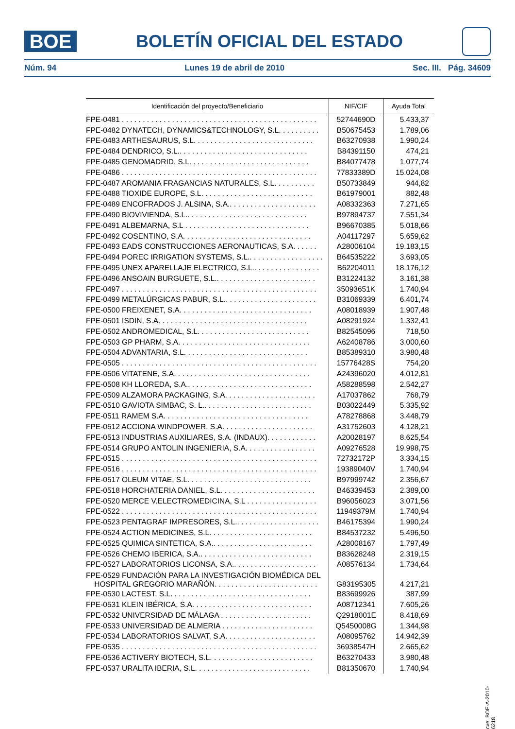BOE
BOLETÍN OFICIAL DEL ESTADO
Núm. 94 Lunes 19 de abril de 2010 Sec. III. Pág. 34609
| Identificación del proyecto/Beneficiario | NIF/CIF | Ayuda Total |
| --- | --- | --- |
| FPE-0481 . . . . . . . . . . . . . . . . . . . . . . . . . . . . . . . . . . . . . . . . . . . . . . . | 52744690D | 5.433,37 |
| FPE-0482 DYNATECH, DYNAMICS&TECHNOLOGY, S.L. . . . . . . . . . | B50675453 | 1.789,06 |
| FPE-0483 ARTHESAURUS, S.L. . . . . . . . . . . . . . . . . . . . . . . . . . . . . | B63270938 | 1.990,24 |
| FPE-0484 DENDRICO, S.L.. . . . . . . . . . . . . . . . . . . . . . . . . . . . . . . | B84391150 | 474,21 |
| FPE-0485 GENOMADRID, S.L. . . . . . . . . . . . . . . . . . . . . . . . . . . . . | B84077478 | 1.077,74 |
| FPE-0486 . . . . . . . . . . . . . . . . . . . . . . . . . . . . . . . . . . . . . . . . . . . . . . . | 77833389D | 15.024,08 |
| FPE-0487 AROMANIA FRAGANCIAS NATURALES, S.L. . . . . . . . . . | B50733849 | 944,82 |
| FPE-0488 TIOXIDE EUROPE, S.L. . . . . . . . . . . . . . . . . . . . . . . . . . . | B61979001 | 882,48 |
| FPE-0489 ENCOFRADOS J. ALSINA, S.A.. . . . . . . . . . . . . . . . . . . . . | A08332363 | 7.271,65 |
| FPE-0490 BIOVIVIENDA, S.L.. . . . . . . . . . . . . . . . . . . . . . . . . . . . . | B97894737 | 7.551,34 |
| FPE-0491 ALBEMARNA, S.L . . . . . . . . . . . . . . . . . . . . . . . . . . . . . . | B96670385 | 5.018,66 |
| FPE-0492 COSENTINO, S.A. . . . . . . . . . . . . . . . . . . . . . . . . . . . . . . | A04117297 | 5.659,62 |
| FPE-0493 EADS CONSTRUCCIONES AERONAUTICAS, S.A. . . . . . | A28006104 | 19.183,15 |
| FPE-0494 POREC IRRIGATION SYSTEMS, S.L.. . . . . . . . . . . . . . . . . . | B64535222 | 3.693,05 |
| FPE-0495 UNEX APARELLAJE ELECTRICO, S.L.. . . . . . . . . . . . . . . . | B62204011 | 18.176,12 |
| FPE-0496 ANSOAIN BURGUETE, S.L.. . . . . . . . . . . . . . . . . . . . . . . . | B31224132 | 3.161,38 |
| FPE-0497 . . . . . . . . . . . . . . . . . . . . . . . . . . . . . . . . . . . . . . . . . . . . . . . | 35093651K | 1.740,94 |
| FPE-0499 METALÚRGICAS PABUR, S.L.. . . . . . . . . . . . . . . . . . . . . . | B31069339 | 6.401,74 |
| FPE-0500 FREIXENET, S.A. . . . . . . . . . . . . . . . . . . . . . . . . . . . . . . . | A08018939 | 1.907,48 |
| FPE-0501 ISDIN, S.A. . . . . . . . . . . . . . . . . . . . . . . . . . . . . . . . . . . . | A08291924 | 1.332,41 |
| FPE-0502 ANDROMEDICAL, S.L. . . . . . . . . . . . . . . . . . . . . . . . . . . | B82545096 | 718,50 |
| FPE-0503 GP PHARM, S.A. . . . . . . . . . . . . . . . . . . . . . . . . . . . . . . . | A62408786 | 3.000,60 |
| FPE-0504 ADVANTARIA, S.L. . . . . . . . . . . . . . . . . . . . . . . . . . . . . . | B85389310 | 3.980,48 |
| FPE-0505 . . . . . . . . . . . . . . . . . . . . . . . . . . . . . . . . . . . . . . . . . . . . . . . | 15776428S | 754,20 |
| FPE-0506 VITATENE, S.A. . . . . . . . . . . . . . . . . . . . . . . . . . . . . . . . . | A24396020 | 4.012,81 |
| FPE-0508 KH LLOREDA, S.A.. . . . . . . . . . . . . . . . . . . . . . . . . . . . . . | A58288598 | 2.542,27 |
| FPE-0509 ALZAMORA PACKAGING, S.A. . . . . . . . . . . . . . . . . . . . . . | A17037862 | 768,79 |
| FPE-0510 GAVIOTA SIMBAC, S. L.. . . . . . . . . . . . . . . . . . . . . . . . . . | B03022449 | 5.335,92 |
| FPE-0511 RAMEM S.A. . . . . . . . . . . . . . . . . . . . . . . . . . . . . . . . . . . | A78278868 | 3.448,79 |
| FPE-0512 ACCIONA WINDPOWER, S.A. . . . . . . . . . . . . . . . . . . . . . | A31752603 | 4.128,21 |
| FPE-0513 INDUSTRIAS AUXILIARES, S.A. (INDAUX). . . . . . . . . . . . | A20028197 | 8.625,54 |
| FPE-0514 GRUPO ANTOLIN INGENIERIA, S.A. . . . . . . . . . . . . . . . . | A09276528 | 19.998,75 |
| FPE-0515 . . . . . . . . . . . . . . . . . . . . . . . . . . . . . . . . . . . . . . . . . . . . . . . | 72732172P | 3.334,15 |
| FPE-0516 . . . . . . . . . . . . . . . . . . . . . . . . . . . . . . . . . . . . . . . . . . . . . . . | 19389040V | 1.740,94 |
| FPE-0517 OLEUM VITAE, S.L. . . . . . . . . . . . . . . . . . . . . . . . . . . . . . | B97999742 | 2.356,67 |
| FPE-0518 HORCHATERIA DANIEL, S.L. . . . . . . . . . . . . . . . . . . . . . . | B46339453 | 2.389,00 |
| FPE-0520 MERCE V.ELECTROMEDICINA, S.L . . . . . . . . . . . . . . . . . | B96056023 | 3.071,56 |
| FPE-0522 . . . . . . . . . . . . . . . . . . . . . . . . . . . . . . . . . . . . . . . . . . . . . . . | 11949379M | 1.740,94 |
| FPE-0523 PENTAGRAF IMPRESORES, S.L.. . . . . . . . . . . . . . . . . . . . | B46175394 | 1.990,24 |
| FPE-0524 ACTION MEDICINES, S.L. . . . . . . . . . . . . . . . . . . . . . . . . | B84537232 | 5.496,50 |
| FPE-0525 QUIMICA SINTETICA, S.A.. . . . . . . . . . . . . . . . . . . . . . . . | A28008167 | 1.797,49 |
| FPE-0526 CHEMO IBERICA, S.A.. . . . . . . . . . . . . . . . . . . . . . . . . . . | B83628248 | 2.319,15 |
| FPE-0527 LABORATORIOS LICONSA, S.A.. . . . . . . . . . . . . . . . . . . . | A08576134 | 1.734,64 |
| FPE-0529 FUNDACIÓN PARA LA INVESTIGACIÓN BIOMÉDICA DEL HOSPITAL GREGORIO MARAÑÓN. . . . . . . . . . . . . . . . . . . . . . . . . | G83195305 | 4.217,21 |
| FPE-0530 LACTEST, S.L. . . . . . . . . . . . . . . . . . . . . . . . . . . . . . . . . . | B83699926 | 387,99 |
| FPE-0531 KLEIN IBÉRICA, S.A. . . . . . . . . . . . . . . . . . . . . . . . . . . . . | A08712341 | 7.605,26 |
| FPE-0532 UNIVERSIDAD DE MÁLAGA . . . . . . . . . . . . . . . . . . . . . . | Q2918001E | 8.418,69 |
| FPE-0533 UNIVERSIDAD DE ALMERIA . . . . . . . . . . . . . . . . . . . . . . | Q5450008G | 1.344,98 |
| FPE-0534 LABORATORIOS SALVAT, S.A. . . . . . . . . . . . . . . . . . . . . . | A08095762 | 14.942,39 |
| FPE-0535 . . . . . . . . . . . . . . . . . . . . . . . . . . . . . . . . . . . . . . . . . . . . . . . | 36938547H | 2.665,62 |
| FPE-0536 ACTIVERY BIOTECH, S.L. . . . . . . . . . . . . . . . . . . . . . . . . | B63270433 | 3.980,48 |
| FPE-0537 URALITA IBERIA, S.L. . . . . . . . . . . . . . . . . . . . . . . . . . . . | B81350670 | 1.740,94 |
cve: BOE-A-2010-6218